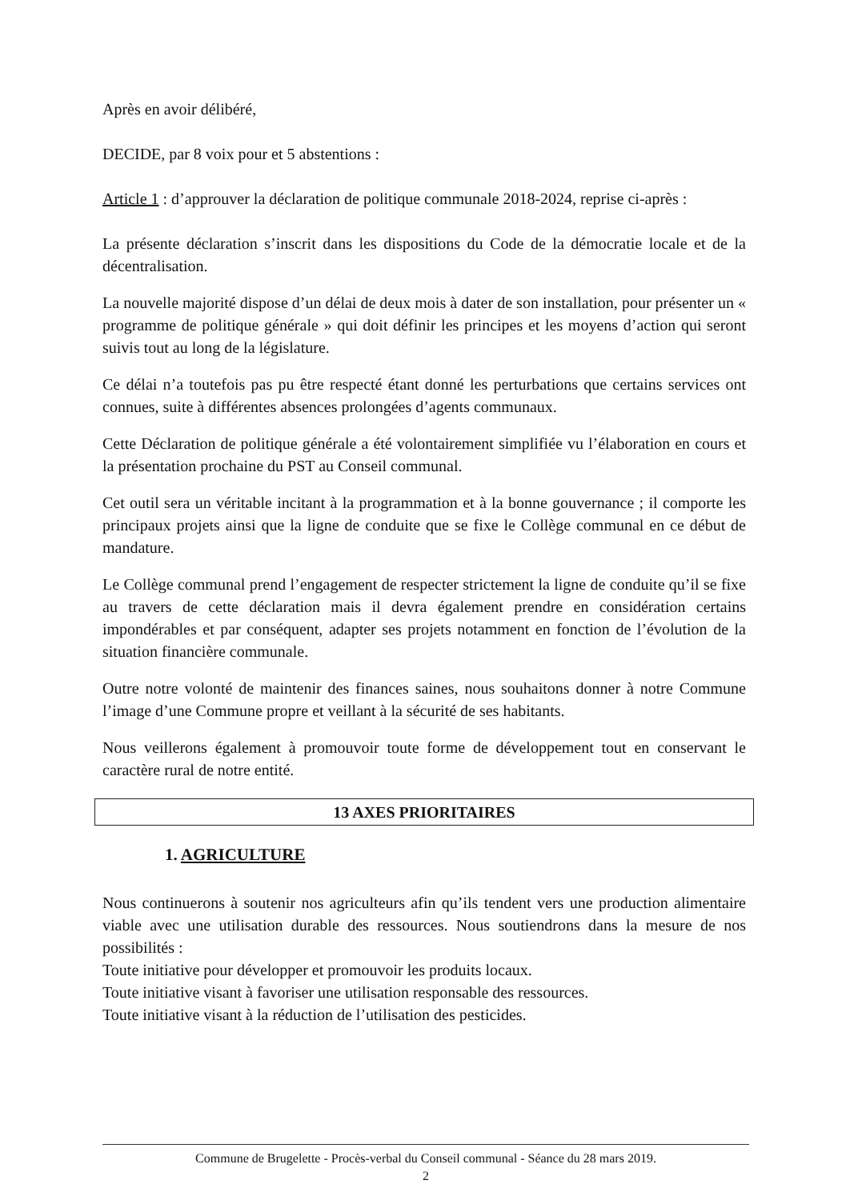Après en avoir délibéré,
DECIDE, par 8 voix pour et 5 abstentions :
Article 1 : d’approuver la déclaration de politique communale 2018-2024, reprise ci-après :
La présente déclaration s’inscrit dans les dispositions du Code de la démocratie locale et de la décentralisation.
La nouvelle majorité dispose d’un délai de deux mois à dater de son installation, pour présenter un « programme de politique générale » qui doit définir les principes et les moyens d’action qui seront suivis tout au long de la législature.
Ce délai n’a toutefois pas pu être respecté étant donné les perturbations que certains services ont connues, suite à différentes absences prolongées d’agents communaux.
Cette Déclaration de politique générale a été volontairement simplifiée vu l’élaboration en cours et la présentation prochaine du PST au Conseil communal.
Cet outil sera un véritable incitant à la programmation et à la bonne gouvernance ; il comporte les principaux projets ainsi que la ligne de conduite que se fixe le Collège communal en ce début de mandature.
Le Collège communal prend l’engagement de respecter strictement la ligne de conduite qu’il se fixe au travers de cette déclaration mais il devra également prendre en considération certains impondérables et par conséquent, adapter ses projets notamment en fonction de l’évolution de la situation financière communale.
Outre notre volonté de maintenir des finances saines, nous souhaitons donner à notre Commune l’image d’une Commune propre et veillant à la sécurité de ses habitants.
Nous veillerons également à promouvoir toute forme de développement tout en conservant le caractère rural de notre entité.
13 AXES PRIORITAIRES
1. AGRICULTURE
Nous continuerons à soutenir nos agriculteurs afin qu’ils tendent vers une production alimentaire viable avec une utilisation durable des ressources. Nous soutiendrons dans la mesure de nos possibilités :
Toute initiative pour développer et promouvoir les produits locaux.
Toute initiative visant à favoriser une utilisation responsable des ressources.
Toute initiative visant à la réduction de l’utilisation des pesticides.
Commune de Brugelette - Procès-verbal du Conseil communal - Séance du 28 mars 2019.
2